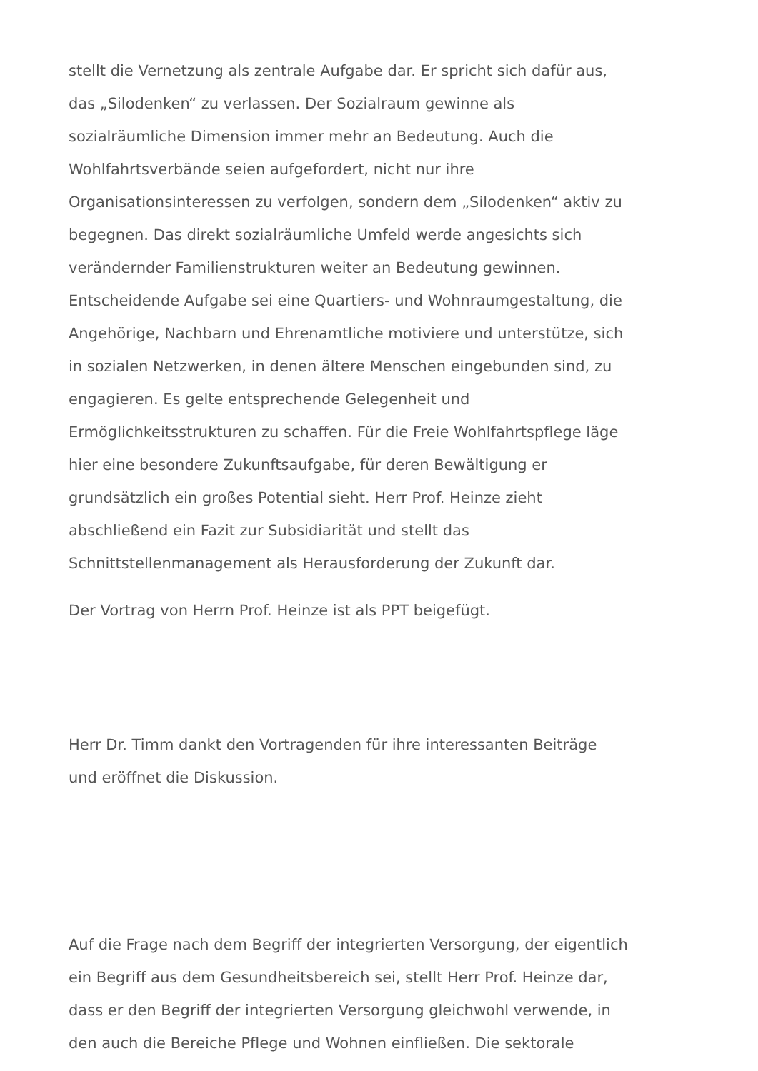stellt die Vernetzung als zentrale Aufgabe dar. Er spricht sich dafür aus,
das „Silodenken“ zu verlassen. Der Sozialraum gewinne als
sozialräumliche Dimension immer mehr an Bedeutung. Auch die
Wohlfahrtsverbände seien aufgefordert, nicht nur ihre
Organisationsinteressen zu verfolgen, sondern dem „Silodenken“ aktiv zu
begegnen. Das direkt sozialräumliche Umfeld werde angesichts sich
verändernder Familienstrukturen weiter an Bedeutung gewinnen.
Entscheidende Aufgabe sei eine Quartiers- und Wohnraumgestaltung, die
Angehörige, Nachbarn und Ehrenamtliche motiviere und unterstütze, sich
in sozialen Netzwerken, in denen ältere Menschen eingebunden sind, zu
engagieren. Es gelte entsprechende Gelegenheit und
Ermöglichkeitsstrukturen zu schaffen. Für die Freie Wohlfahrtspflege läge
hier eine besondere Zukunftsaufgabe, für deren Bewältigung er
grundsätzlich ein großes Potential sieht. Herr Prof. Heinze zieht
abschließend ein Fazit zur Subsidiarität und stellt das
Schnittstellenmanagement als Herausforderung der Zukunft dar.
Der Vortrag von Herrn Prof. Heinze ist als PPT beigefügt.
Herr Dr. Timm dankt den Vortragenden für ihre interessanten Beiträge
und eröffnet die Diskussion.
Auf die Frage nach dem Begriff der integrierten Versorgung, der eigentlich
ein Begriff aus dem Gesundheitsbereich sei, stellt Herr Prof. Heinze dar,
dass er den Begriff der integrierten Versorgung gleichwohl verwende, in
den auch die Bereiche Pflege und Wohnen einfließen. Die sektorale